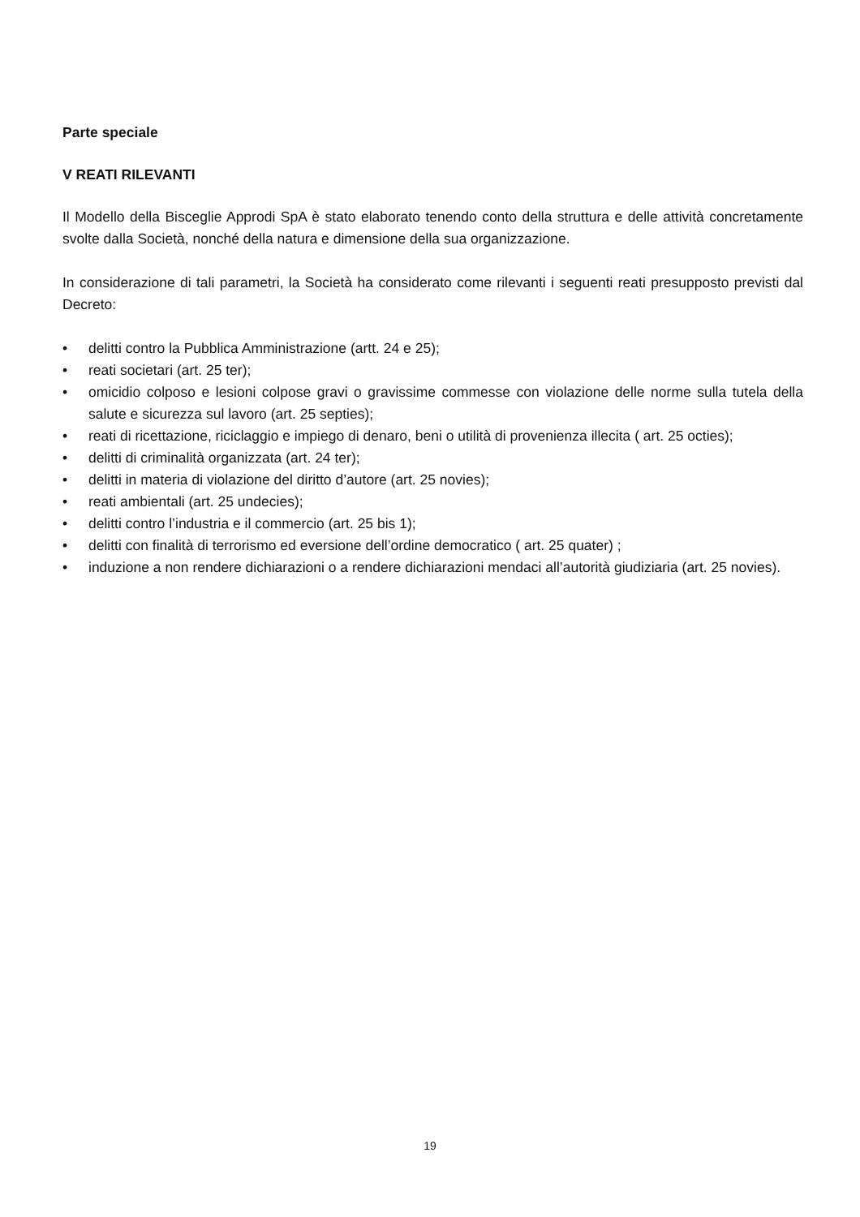Parte speciale
V REATI RILEVANTI
Il Modello della Bisceglie Approdi SpA è stato elaborato tenendo conto della struttura e delle attività concretamente svolte dalla Società, nonché della natura e dimensione della sua organizzazione.
In considerazione di tali parametri, la Società ha considerato come rilevanti i seguenti reati presupposto previsti dal Decreto:
• delitti contro la Pubblica Amministrazione (artt. 24 e 25);
• reati societari (art. 25 ter);
• omicidio colposo e lesioni colpose gravi o gravissime commesse con violazione delle norme sulla tutela della salute e sicurezza sul lavoro (art. 25 septies);
• reati di ricettazione, riciclaggio e impiego di denaro, beni o utilità di provenienza illecita ( art. 25 octies);
• delitti di criminalità organizzata (art. 24 ter);
• delitti in materia di violazione del diritto d’autore (art. 25 novies);
• reati ambientali (art. 25 undecies);
• delitti contro l’industria e il commercio (art. 25 bis 1);
• delitti con finalità di terrorismo ed eversione dell’ordine democratico ( art. 25 quater) ;
• induzione a non rendere dichiarazioni o a rendere dichiarazioni mendaci all’autorità giudiziaria (art. 25 novies).
19